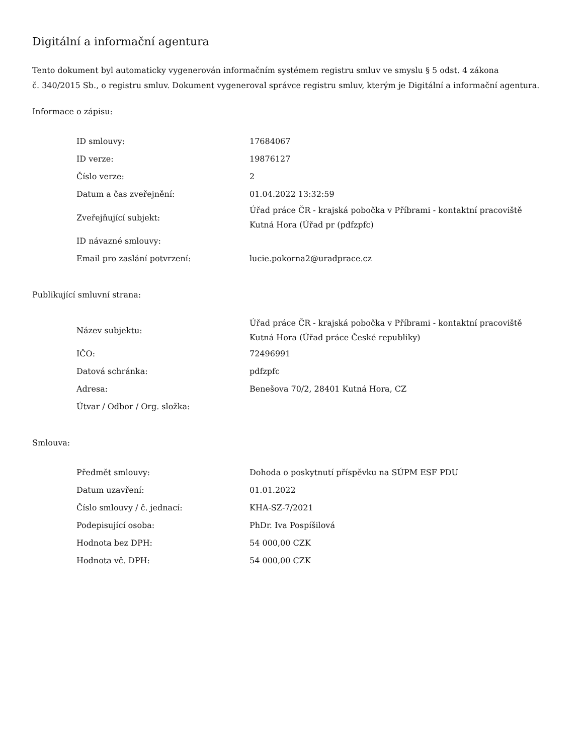Digitální a informační agentura
Tento dokument byl automaticky vygenerován informačním systémem registru smluv ve smyslu § 5 odst. 4 zákona
č. 340/2015 Sb., o registru smluv. Dokument vygeneroval správce registru smluv, kterým je Digitální a informační agentura.
Informace o zápisu:
| ID smlouvy: | 17684067 |
| ID verze: | 19876127 |
| Číslo verze: | 2 |
| Datum a čas zveřejnění: | 01.04.2022 13:32:59 |
| Zveřejňující subjekt: | Úřad práce ČR - krajská pobočka v Příbrami - kontaktní pracoviště Kutná Hora (Úřad pr (pdfzpfc) |
| ID návazné smlouvy: | |
| Email pro zaslání potvrzení: | lucie.pokorna2@uradprace.cz |
Publikující smluvní strana:
| Název subjektu: | Úřad práce ČR - krajská pobočka v Příbrami - kontaktní pracoviště Kutná Hora (Úřad práce České republiky) |
| IČO: | 72496991 |
| Datová schránka: | pdfzpfc |
| Adresa: | Benešova 70/2, 28401 Kutná Hora, CZ |
| Útvar / Odbor / Org. složka: | |
Smlouva:
| Předmět smlouvy: | Dohoda o poskytnutí příspěvku na SÚPM ESF PDU |
| Datum uzavření: | 01.01.2022 |
| Číslo smlouvy / č. jednací: | KHA-SZ-7/2021 |
| Podepisující osoba: | PhDr. Iva Pospíšilová |
| Hodnota bez DPH: | 54 000,00 CZK |
| Hodnota vč. DPH: | 54 000,00 CZK |